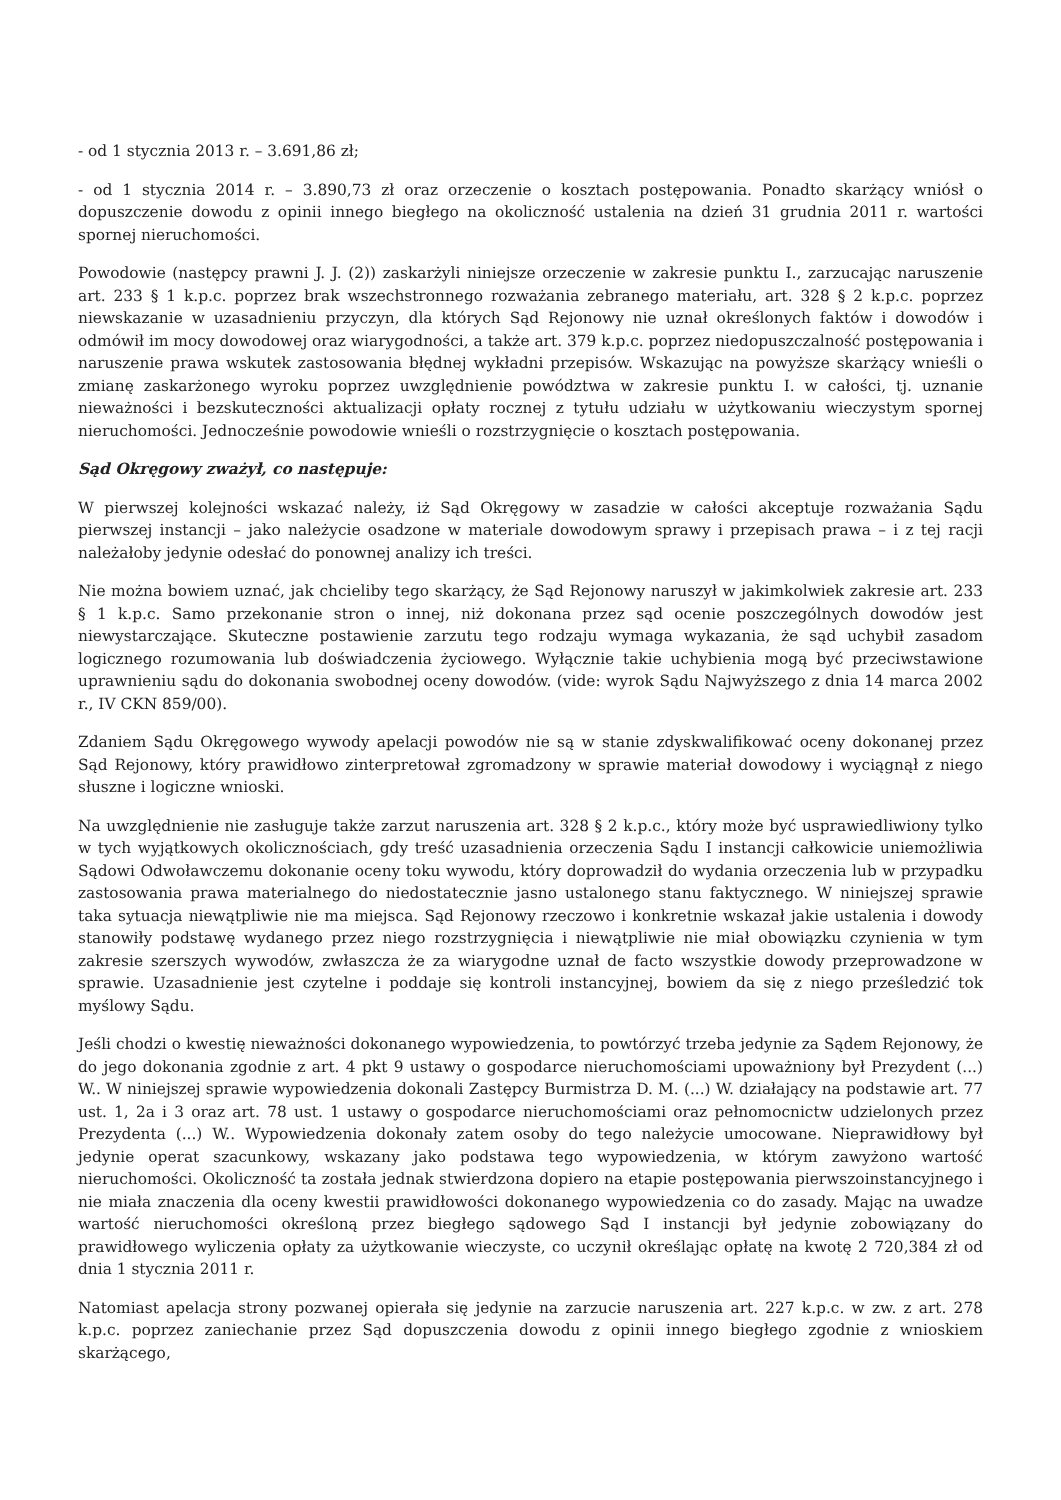- od 1 stycznia 2013 r. – 3.691,86 zł;
- od 1 stycznia 2014 r. – 3.890,73 zł oraz orzeczenie o kosztach postępowania. Ponadto skarżący wniósł o dopuszczenie dowodu z opinii innego biegłego na okoliczność ustalenia na dzień 31 grudnia 2011 r. wartości spornej nieruchomości.
Powodowie (następcy prawni J. J. (2)) zaskarżyli niniejsze orzeczenie w zakresie punktu I., zarzucając naruszenie art. 233 § 1 k.p.c. poprzez brak wszechstronnego rozważania zebranego materiału, art. 328 § 2 k.p.c. poprzez niewskazanie w uzasadnieniu przyczyn, dla których Sąd Rejonowy nie uznał określonych faktów i dowodów i odmówił im mocy dowodowej oraz wiarygodności, a także art. 379 k.p.c. poprzez niedopuszczalność postępowania i naruszenie prawa wskutek zastosowania błędnej wykładni przepisów. Wskazując na powyższe skarżący wnieśli o zmianę zaskarżonego wyroku poprzez uwzględnienie powództwa w zakresie punktu I. w całości, tj. uznanie nieważności i bezskuteczności aktualizacji opłaty rocznej z tytułu udziału w użytkowaniu wieczystym spornej nieruchomości. Jednocześnie powodowie wnieśli o rozstrzygnięcie o kosztach postępowania.
Sąd Okręgowy zważył, co następuje:
W pierwszej kolejności wskazać należy, iż Sąd Okręgowy w zasadzie w całości akceptuje rozważania Sądu pierwszej instancji – jako należycie osadzone w materiale dowodowym sprawy i przepisach prawa – i z tej racji należałoby jedynie odesłać do ponownej analizy ich treści.
Nie można bowiem uznać, jak chcieliby tego skarżący, że Sąd Rejonowy naruszył w jakimkolwiek zakresie art. 233 § 1 k.p.c. Samo przekonanie stron o innej, niż dokonana przez sąd ocenie poszczególnych dowodów jest niewystarczające. Skuteczne postawienie zarzutu tego rodzaju wymaga wykazania, że sąd uchybił zasadom logicznego rozumowania lub doświadczenia życiowego. Wyłącznie takie uchybienia mogą być przeciwstawione uprawnieniu sądu do dokonania swobodnej oceny dowodów. (vide: wyrok Sądu Najwyższego z dnia 14 marca 2002 r., IV CKN 859/00).
Zdaniem Sądu Okręgowego wywody apelacji powodów nie są w stanie zdyskwalifikować oceny dokonanej przez Sąd Rejonowy, który prawidłowo zinterpretował zgromadzony w sprawie materiał dowodowy i wyciągnął z niego słuszne i logiczne wnioski.
Na uwzględnienie nie zasługuje także zarzut naruszenia art. 328 § 2 k.p.c., który może być usprawiedliwiony tylko w tych wyjątkowych okolicznościach, gdy treść uzasadnienia orzeczenia Sądu I instancji całkowicie uniemożliwia Sądowi Odwoławczemu dokonanie oceny toku wywodu, który doprowadził do wydania orzeczenia lub w przypadku zastosowania prawa materialnego do niedostatecznie jasno ustalonego stanu faktycznego. W niniejszej sprawie taka sytuacja niewątpliwie nie ma miejsca. Sąd Rejonowy rzeczowo i konkretnie wskazał jakie ustalenia i dowody stanowiły podstawę wydanego przez niego rozstrzygnięcia i niewątpliwie nie miał obowiązku czynienia w tym zakresie szerszych wywodów, zwłaszcza że za wiarygodne uznał de facto wszystkie dowody przeprowadzone w sprawie. Uzasadnienie jest czytelne i poddaje się kontroli instancyjnej, bowiem da się z niego prześledzić tok myślowy Sądu.
Jeśli chodzi o kwestię nieważności dokonanego wypowiedzenia, to powtórzyć trzeba jedynie za Sądem Rejonowy, że do jego dokonania zgodnie z art. 4 pkt 9 ustawy o gospodarce nieruchomościami upoważniony był Prezydent (...) W.. W niniejszej sprawie wypowiedzenia dokonali Zastępcy Burmistrza D. M. (...) W. działający na podstawie art. 77 ust. 1, 2a i 3 oraz art. 78 ust. 1 ustawy o gospodarce nieruchomościami oraz pełnomocnictw udzielonych przez Prezydenta (...) W.. Wypowiedzenia dokonały zatem osoby do tego należycie umocowane. Nieprawidłowy był jedynie operat szacunkowy, wskazany jako podstawa tego wypowiedzenia, w którym zawyżono wartość nieruchomości. Okoliczność ta została jednak stwierdzona dopiero na etapie postępowania pierwszoinstancyjnego i nie miała znaczenia dla oceny kwestii prawidłowości dokonanego wypowiedzenia co do zasady. Mając na uwadze wartość nieruchomości określoną przez biegłego sądowego Sąd I instancji był jedynie zobowiązany do prawidłowego wyliczenia opłaty za użytkowanie wieczyste, co uczynił określając opłatę na kwotę 2 720,384 zł od dnia 1 stycznia 2011 r.
Natomiast apelacja strony pozwanej opierała się jedynie na zarzucie naruszenia art. 227 k.p.c. w zw. z art. 278 k.p.c. poprzez zaniechanie przez Sąd dopuszczenia dowodu z opinii innego biegłego zgodnie z wnioskiem skarżącego,